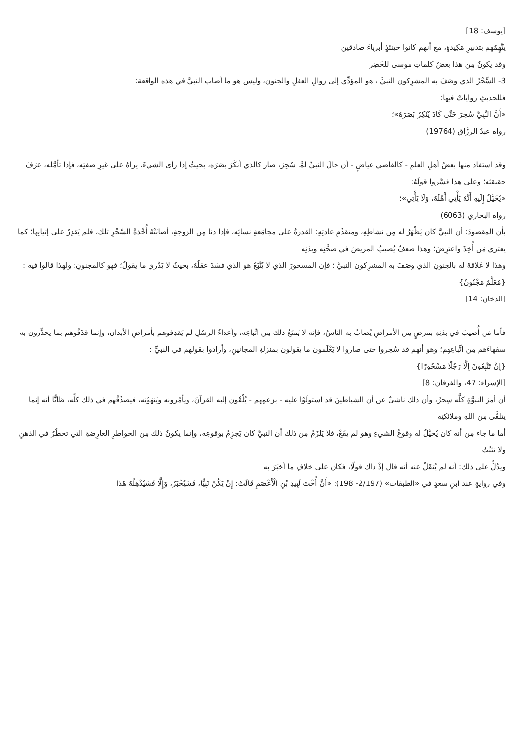[يوسف: 18]
يتَّهِمُهم بتدبيرِ مَكِيدةٍ، مع أنهم كانوا حينئذٍ أبرياءَ صادقين
وقد يكونُ مِن هذا بعضُ كلماتِ موسى للخَضِر
3- السِّحْرُ الذي وصَفَ به المشرِكون النبيَّ ، هو المؤدِّي إلى زوالِ العقلِ والجنون، وليس هو ما أصاب النبيَّ في هذه الواقعة:
فللحديثِ رواياتٌ فيها:
«أَنَّ النَّبِيَّ سُحِرَ حَتَّى كَادَ يُنْكِرُ بَصَرَهُ»؛
رواه عبدُ الرزَّاق (19764)
وقد استفاد منها بعضُ أهلِ العلمِ - كالقاضي عياضٍ - أن حالَ النبيِّ لمَّا سُحِرَ، صار كالذي أنكَرَ بصَرَه، بحيثُ إذا رأى الشيءَ، يراهُ على غيرِ صفتِه، فإذا تأمَّله، عرَفَ حقيقتَه؛ وعلى هذا فسَّروا قولَهُ:
«يُخَيَّلُ إِلَيهِ أَنَّهُ يَأْتِي أَهْلَهُ، وَلَا يَأْتِي»؛
رواه البخاري (6063)
بأن المقصودَ: أن النبيَّ كان يَظْهَرُ له مِن نشاطِهِ، ومتقدِّمِ عادتِهِ: القدرةُ على مجامَعةِ نسائِه، فإذا دنا مِن الزوجةِ، أصابَتْهُ أُخْذةُ السِّحْرِ تلك، فلم يَقدِرْ على إتيانِها؛ كما يعتري مَن أُخِذَ واعترِضَ؛ وهذا ضعفٌ يُصيبُ المريضَ في صحَّتِه وبدَنِه
وهذا لا عَلاقةَ له بالجنونِ الذي وصَفَ به المشرِكون النبيَّ ؛ فإن المسحورَ الذي لا يُتَّبَعُ هو الذي فسَدَ عقلُهُ، بحيثُ لا يَدْري ما يقولُ؛ فهو كالمجنونِ؛ ولهذا قالوا فيه :
{مُعَلَّمٌ مَجْنُونٌ}
[الدخان: 14]
فأما مَن أُصيبَ في بدَنِهِ بمرضٍ مِن الأمراضِ يُصابُ به الناسُ، فإنه لا يَمنَعُ ذلك مِن اتِّباعِه، وأعداءُ الرسُلِ لم يَقذِفوهم بأمراضِ الأبدان، وإنما قذَفُوهم بما يحذِّرون به سفهاءَهم مِن اتِّباعِهم؛ وهو أنهم قد سُحِروا حتى صاروا لا يَعْلَمون ما يقولون بمنزلةِ المجانينِ، وأرادوا بقولهم في النبيِّ :
{إِنْ تَتَّبِعُونَ إِلَّا رَجُلًا مَسْحُورًا}
[الإسراء: 47، والفرقان: 8]
أن أمرَ النبوَّةِ كلَّه سِحرٌ، وأن ذلك ناشئٌ عن أن الشياطينَ قد استولَوْا عليه - بزعمِهم - يُلْقُون إليه القرآنَ، ويأمُرونه ويَنهَوْنه، فيصدِّقُهم في ذلك كلِّه، ظانًّا أنه إنما يتلقَّى مِن اللهِ وملائكتِه
أما ما جاء مِن أنه كان يُخيَّلُ له وقوعُ الشيءِ وهو لم يقَعْ، فلا يَلزَمُ مِن ذلك أن النبيَّ كان يَجزِمُ بوقوعِه، وإنما يكونُ ذلك مِن الخواطرِ العارِضةِ التي تخطُرُ في الذهنِ ولا تثبُتُ
ويدُلُّ على ذلك: أنه لم يُنقَلْ عنه أنه قال إذْ ذاك قولًا، فكان على خلافِ ما أخبَرَ به
وفي روايةٍ عند ابنِ سعدٍ في «الطبقات» (2/197- 198): «أَنَّ أُخْتَ لَبِيدِ بْنِ الْأَعْصَمِ قَالَتْ: إِنْ يَكُنْ نَبِيًّا، فَسَيُخْبَرُ، وَإِلَّا فَسَيُذْهِلُهُ هَذَا